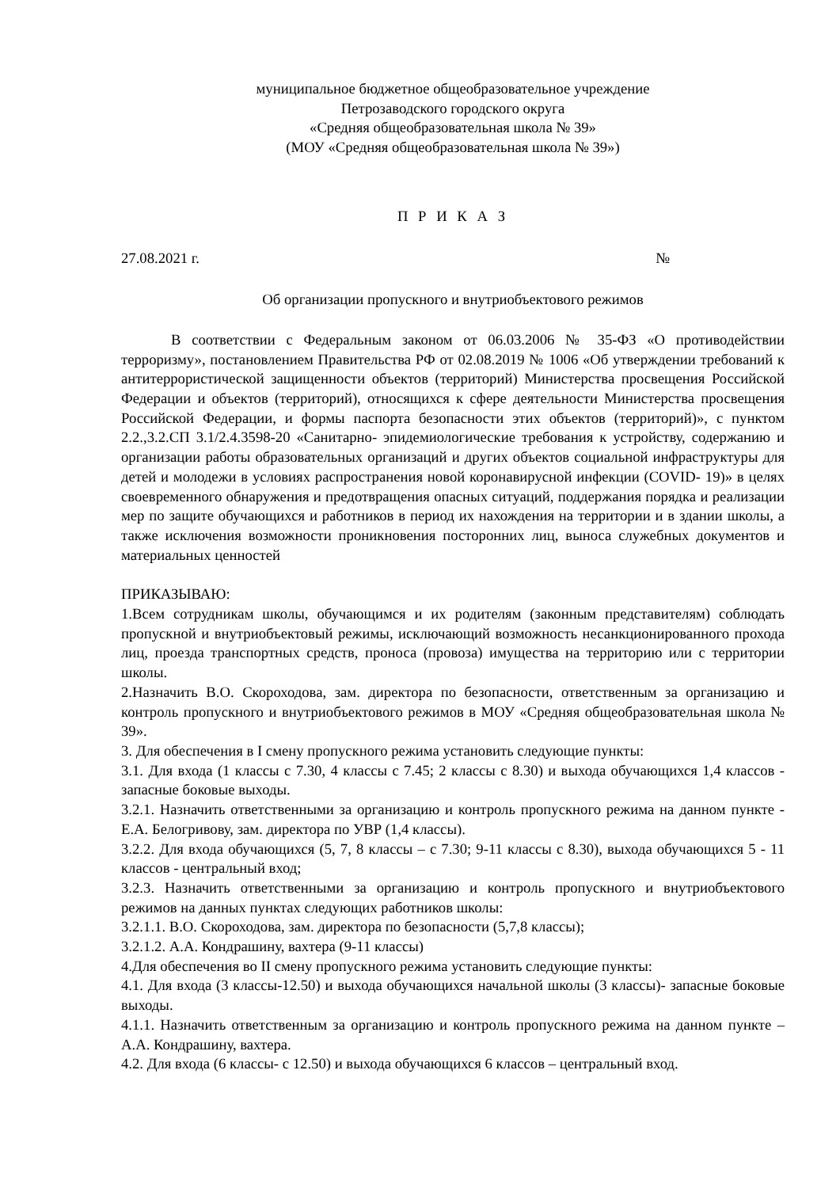муниципальное бюджетное общеобразовательное учреждение
Петрозаводского городского округа
«Средняя общеобразовательная школа № 39»
(МОУ «Средняя общеобразовательная школа № 39»)
П Р И К А З
27.08.2021 г. №
Об организации пропускного и внутриобъектового режимов
В соответствии с Федеральным законом от 06.03.2006 № 35-ФЗ «О противодействии терроризму», постановлением Правительства РФ от 02.08.2019 № 1006 «Об утверждении требований к антитеррористической защищенности объектов (территорий) Министерства просвещения Российской Федерации и объектов (территорий), относящихся к сфере деятельности Министерства просвещения Российской Федерации, и формы паспорта безопасности этих объектов (территорий)», с пунктом 2.2.,3.2.СП 3.1/2.4.3598-20 «Санитарно- эпидемиологические требования к устройству, содержанию и организации работы образовательных организаций и других объектов социальной инфраструктуры для детей и молодежи в условиях распространения новой коронавирусной инфекции (COVID- 19)» в целях своевременного обнаружения и предотвращения опасных ситуаций, поддержания порядка и реализации мер по защите обучающихся и работников в период их нахождения на территории и в здании школы, а также исключения возможности проникновения посторонних лиц, выноса служебных документов и материальных ценностей
ПРИКАЗЫВАЮ:
1.Всем сотрудникам школы, обучающимся и их родителям (законным представителям) соблюдать пропускной и внутриобъектовый режимы, исключающий возможность несанкционированного прохода лиц, проезда транспортных средств, проноса (провоза) имущества на территорию или с территории школы.
2.Назначить В.О. Скороходова, зам. директора по безопасности, ответственным за организацию и контроль пропускного и внутриобъектового режимов в МОУ «Средняя общеобразовательная школа № 39».
3. Для обеспечения в I смену пропускного режима установить следующие пункты:
3.1. Для входа (1 классы с 7.30, 4 классы с 7.45; 2 классы с 8.30) и выхода обучающихся 1,4 классов - запасные боковые выходы.
3.2.1. Назначить ответственными за организацию и контроль пропускного режима на данном пункте - Е.А. Белогривову, зам. директора по УВР (1,4 классы).
3.2.2. Для входа обучающихся (5, 7, 8 классы – с 7.30; 9-11 классы с 8.30), выхода обучающихся 5 - 11 классов - центральный вход;
3.2.3. Назначить ответственными за организацию и контроль пропускного и внутриобъектового режимов на данных пунктах следующих работников школы:
3.2.1.1. В.О. Скороходова, зам. директора по безопасности (5,7,8 классы);
3.2.1.2. А.А. Кондрашину, вахтера (9-11 классы)
4.Для обеспечения во II смену пропускного режима установить следующие пункты:
4.1. Для входа (3 классы-12.50) и выхода обучающихся начальной школы (3 классы)- запасные боковые выходы.
4.1.1. Назначить ответственным за организацию и контроль пропускного режима на данном пункте – А.А. Кондрашину, вахтера.
4.2. Для входа (6 классы- с 12.50) и выхода обучающихся 6 классов – центральный вход.